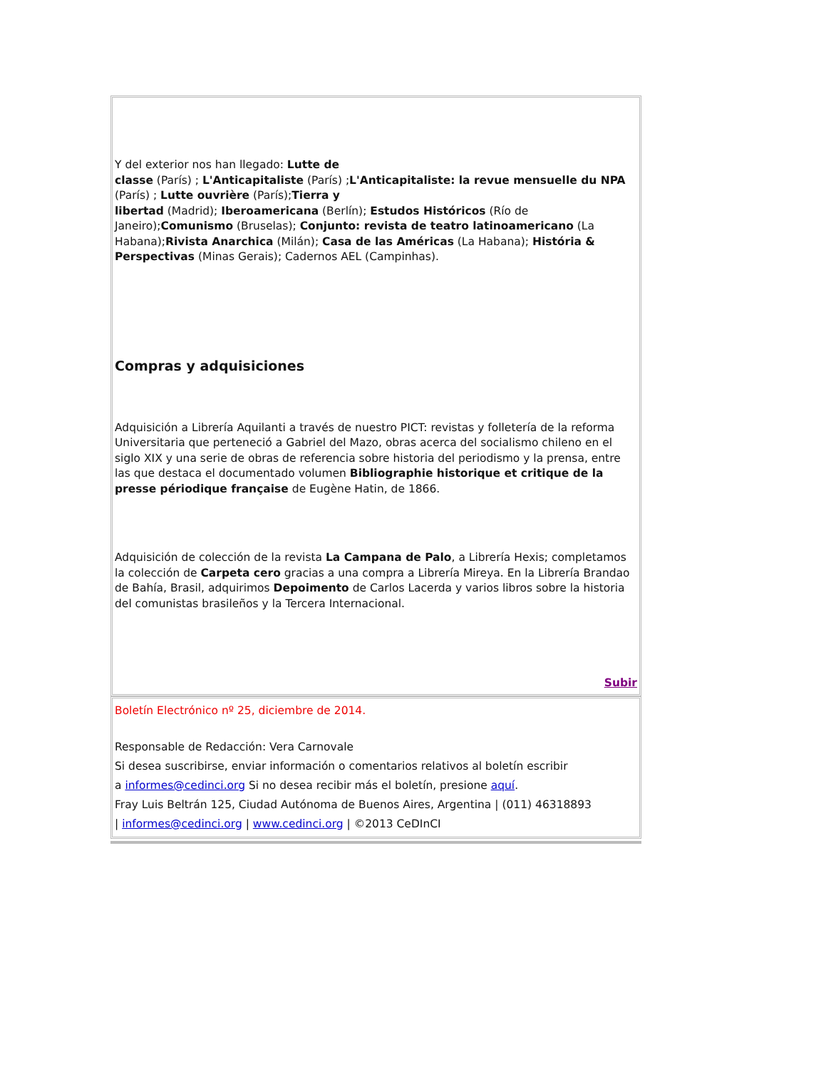Y del exterior nos han llegado: Lutte de
classe (París) ; L'Anticapitaliste (París) ;L'Anticapitaliste: la revue mensuelle du NPA (París) ; Lutte ouvrière (París);Tierra y
libertad (Madrid); Iberoamericana (Berlín); Estudos Históricos (Río de Janeiro);Comunismo (Bruselas); Conjunto: revista de teatro latinoamericano (La Habana);Rivista Anarchica (Milán); Casa de las Américas (La Habana); História & Perspectivas (Minas Gerais); Cadernos AEL (Campinhas).
Compras y adquisiciones
Adquisición a Librería Aquilanti a través de nuestro PICT: revistas y folletería de la reforma Universitaria que perteneció a Gabriel del Mazo, obras acerca del socialismo chileno en el siglo XIX y una serie de obras de referencia sobre historia del periodismo y la prensa, entre las que destaca el documentado volumen Bibliographie historique et critique de la presse périodique française de Eugène Hatin, de 1866.
Adquisición de colección de la revista La Campana de Palo, a Librería Hexis; completamos la colección de Carpeta cero gracias a una compra a Librería Mireya. En la Librería Brandao de Bahía, Brasil, adquirimos Depoimento de Carlos Lacerda y varios libros sobre la historia del comunistas brasileños y la Tercera Internacional.
Subir
Boletín Electrónico nº 25, diciembre de 2014.
Responsable de Redacción: Vera Carnovale
Si desea suscribirse, enviar información o comentarios relativos al boletín escribir
a informes@cedinci.org Si no desea recibir más el boletín, presione aquí.
Fray Luis Beltrán 125, Ciudad Autónoma de Buenos Aires, Argentina | (011) 46318893
| informes@cedinci.org | www.cedinci.org | ©2013 CeDInCI